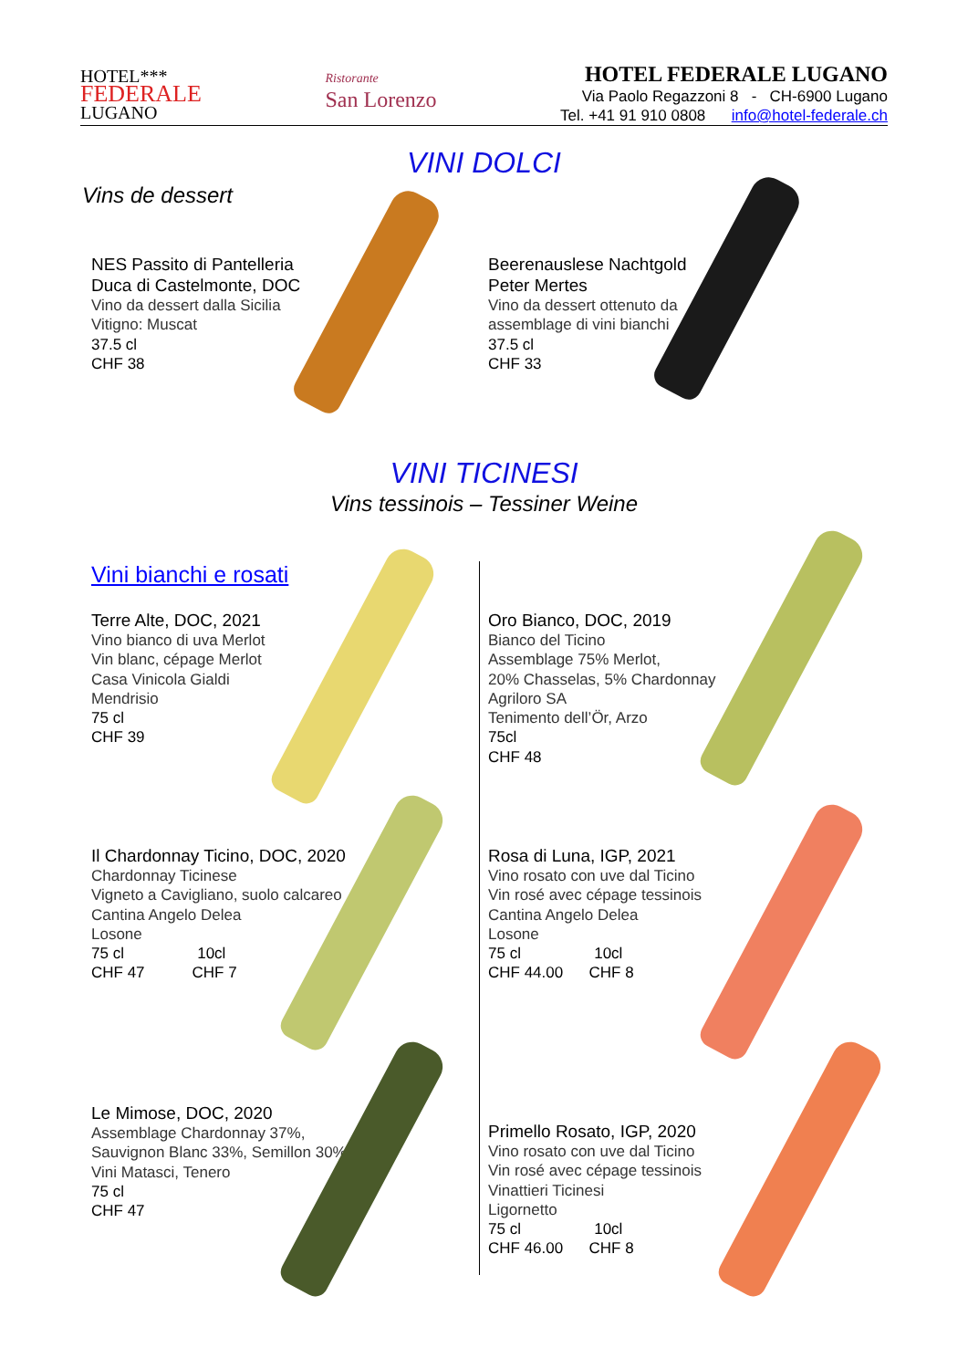HOTEL***
FEDERALE
LUGANO
Ristorante
San Lorenzo
HOTEL FEDERALE LUGANO
Via Paolo Regazzoni 8 - CH-6900 Lugano
Tel. +41 91 910 0808 info@hotel-federale.ch
VINI DOLCI
Vins de dessert
NES Passito di Pantelleria
Duca di Castelmonte, DOC
Vino da dessert dalla Sicilia
Vitigno: Muscat
37.5 cl
CHF 38
Beerenauslese Nachtgold
Peter Mertes
Vino da dessert ottenuto da
assemblage di vini bianchi
37.5 cl
CHF 33
VINI TICINESI
Vins tessinois – Tessiner Weine
Vini bianchi e rosati
Terre Alte, DOC, 2021
Vino bianco di uva Merlot
Vin blanc, cépage Merlot
Casa Vinicola Gialdi
Mendrisio
75 cl
CHF 39
Oro Bianco, DOC, 2019
Bianco del Ticino
Assemblage 75% Merlot,
20% Chasselas, 5% Chardonnay
Agriloro SA
Tenimento dell’Ör, Arzo
75cl
CHF 48
Il Chardonnay Ticino, DOC, 2020
Chardonnay Ticinese
Vigneto a Cavigliano, suolo calcareo
Cantina Angelo Delea
Losone
75 cl 10cl
CHF 47 CHF 7
Rosa di Luna, IGP, 2021
Vino rosato con uve dal Ticino
Vin rosé avec cépage tessinois
Cantina Angelo Delea
Losone
75 cl 10cl
CHF 44.00 CHF 8
Le Mimose, DOC, 2020
Assemblage Chardonnay 37%,
Sauvignon Blanc 33%, Semillon 30%
Vini Matasci, Tenero
75 cl
CHF 47
Primello Rosato, IGP, 2020
Vino rosato con uve dal Ticino
Vin rosé avec cépage tessinois
Vinattieri Ticinesi
Ligornetto
75 cl 10cl
CHF 46.00 CHF 8